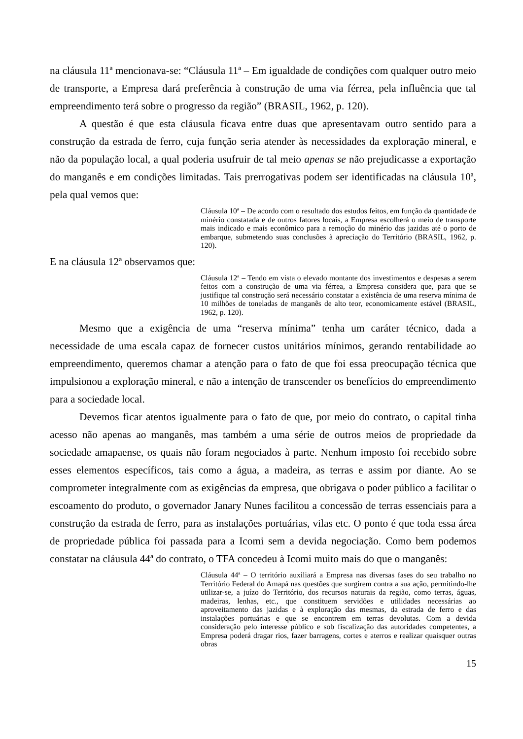na cláusula 11ª mencionava-se: “Cláusula 11ª – Em igualdade de condições com qualquer outro meio de transporte, a Empresa dará preferência à construção de uma via férrea, pela influência que tal empreendimento terá sobre o progresso da região” (BRASIL, 1962, p. 120).
A questão é que esta cláusula ficava entre duas que apresentavam outro sentido para a construção da estrada de ferro, cuja função seria atender às necessidades da exploração mineral, e não da população local, a qual poderia usufruir de tal meio apenas se não prejudicasse a exportação do manganês e em condições limitadas. Tais prerrogativas podem ser identificadas na cláusula 10ª, pela qual vemos que:
Cláusula 10ª – De acordo com o resultado dos estudos feitos, em função da quantidade de minério constatada e de outros fatores locais, a Empresa escolherá o meio de transporte mais indicado e mais econômico para a remoção do minério das jazidas até o porto de embarque, submetendo suas conclusões à apreciação do Território (BRASIL, 1962, p. 120).
E na cláusula 12ª observamos que:
Cláusula 12ª – Tendo em vista o elevado montante dos investimentos e despesas a serem feitos com a construção de uma via férrea, a Empresa considera que, para que se justifique tal construção será necessário constatar a existência de uma reserva mínima de 10 milhões de toneladas de manganês de alto teor, economicamente estável (BRASIL, 1962, p. 120).
Mesmo que a exigência de uma “reserva mínima” tenha um caráter técnico, dada a necessidade de uma escala capaz de fornecer custos unitários mínimos, gerando rentabilidade ao empreendimento, queremos chamar a atenção para o fato de que foi essa preocupação técnica que impulsionou a exploração mineral, e não a intenção de transcender os benefícios do empreendimento para a sociedade local.
Devemos ficar atentos igualmente para o fato de que, por meio do contrato, o capital tinha acesso não apenas ao manganês, mas também a uma série de outros meios de propriedade da sociedade amapaense, os quais não foram negociados à parte. Nenhum imposto foi recebido sobre esses elementos específicos, tais como a água, a madeira, as terras e assim por diante. Ao se comprometer integralmente com as exigências da empresa, que obrigava o poder público a facilitar o escoamento do produto, o governador Janary Nunes facilitou a concessão de terras essenciais para a construção da estrada de ferro, para as instalações portuárias, vilas etc. O ponto é que toda essa área de propriedade pública foi passada para a Icomi sem a devida negociação. Como bem podemos constatar na cláusula 44ª do contrato, o TFA concedeu à Icomi muito mais do que o manganês:
Cláusula 44ª – O território auxiliará a Empresa nas diversas fases do seu trabalho no Território Federal do Amapá nas questões que surgirem contra a sua ação, permitindo-lhe utilizar-se, a juízo do Território, dos recursos naturais da região, como terras, águas, madeiras, lenhas, etc., que constituem servidões e utilidades necessárias ao aproveitamento das jazidas e à exploração das mesmas, da estrada de ferro e das instalações portuárias e que se encontrem em terras devolutas. Com a devida consideração pelo interesse público e sob fiscalização das autoridades competentes, a Empresa poderá dragar rios, fazer barragens, cortes e aterros e realizar quaisquer outras obras
15